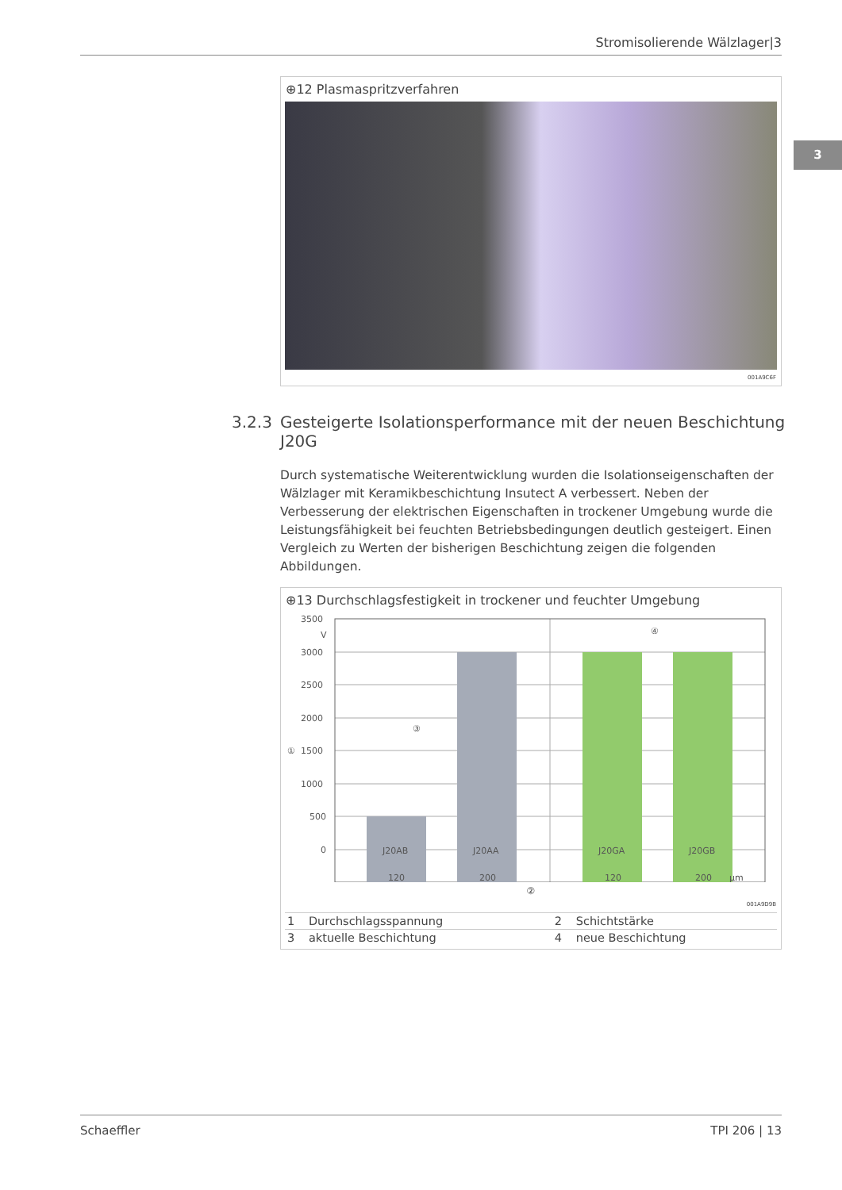Stromisolierende Wälzlager|3
3
⊕12 Plasmaspritzverfahren
001A9C6F
3.2.3 Gesteigerte Isolationsperformance mit der neuen Beschichtung J20G
Durch systematische Weiterentwicklung wurden die Isolationseigenschaften der Wälzlager mit Keramikbeschichtung Insutect A verbessert. Neben der Verbesserung der elektrischen Eigenschaften in trockener Umgebung wurde die Leistungsfähigkeit bei feuchten Betriebsbedingungen deutlich gesteigert. Einen Vergleich zu Werten der bisherigen Beschichtung zeigen die folgenden Abbildungen.
⊕13 Durchschlagsfestigkeit in trockener und feuchter Umgebung
3500
V
3000
2500
2000
1500
1000
500
0
①
J20AB
J20AA
J20GA
J20GB
120
200
120
200
µm
③
④
②
001A9D9B
| 1 | Durchschlagsspannung | 2 | Schichtstärke |
| 3 | aktuelle Beschichtung | 4 | neue Beschichtung |
Schaeffler TPI 206 | 13